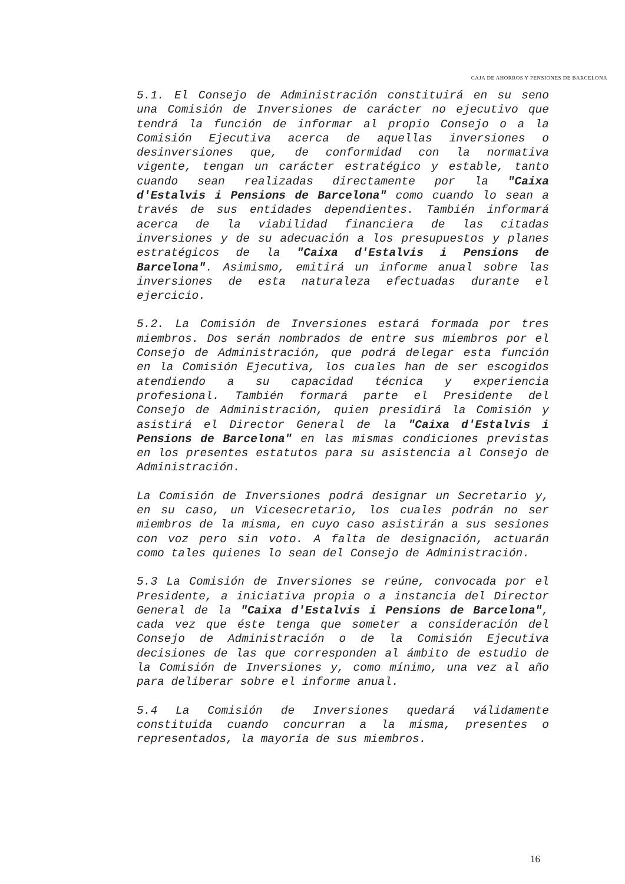CAJA DE AHORROS Y PENSIONES DE BARCELONA
5.1. El Consejo de Administración constituirá en su seno una Comisión de Inversiones de carácter no ejecutivo que tendrá la función de informar al propio Consejo o a la Comisión Ejecutiva acerca de aquellas inversiones o desinversiones que, de conformidad con la normativa vigente, tengan un carácter estratégico y estable, tanto cuando sean realizadas directamente por la "Caixa d'Estalvis i Pensions de Barcelona" como cuando lo sean a través de sus entidades dependientes. También informará acerca de la viabilidad financiera de las citadas inversiones y de su adecuación a los presupuestos y planes estratégicos de la "Caixa d'Estalvis i Pensions de Barcelona". Asimismo, emitirá un informe anual sobre las inversiones de esta naturaleza efectuadas durante el ejercicio.
5.2. La Comisión de Inversiones estará formada por tres miembros. Dos serán nombrados de entre sus miembros por el Consejo de Administración, que podrá delegar esta función en la Comisión Ejecutiva, los cuales han de ser escogidos atendiendo a su capacidad técnica y experiencia profesional. También formará parte el Presidente del Consejo de Administración, quien presidirá la Comisión y asistirá el Director General de la "Caixa d'Estalvis i Pensions de Barcelona" en las mismas condiciones previstas en los presentes estatutos para su asistencia al Consejo de Administración.
La Comisión de Inversiones podrá designar un Secretario y, en su caso, un Vicesecretario, los cuales podrán no ser miembros de la misma, en cuyo caso asistirán a sus sesiones con voz pero sin voto. A falta de designación, actuarán como tales quienes lo sean del Consejo de Administración.
5.3 La Comisión de Inversiones se reúne, convocada por el Presidente, a iniciativa propia o a instancia del Director General de la "Caixa d'Estalvis i Pensions de Barcelona", cada vez que éste tenga que someter a consideración del Consejo de Administración o de la Comisión Ejecutiva decisiones de las que corresponden al ámbito de estudio de la Comisión de Inversiones y, como mínimo, una vez al año para deliberar sobre el informe anual.
5.4 La Comisión de Inversiones quedará válidamente constituida cuando concurran a la misma, presentes o representados, la mayoría de sus miembros.
16